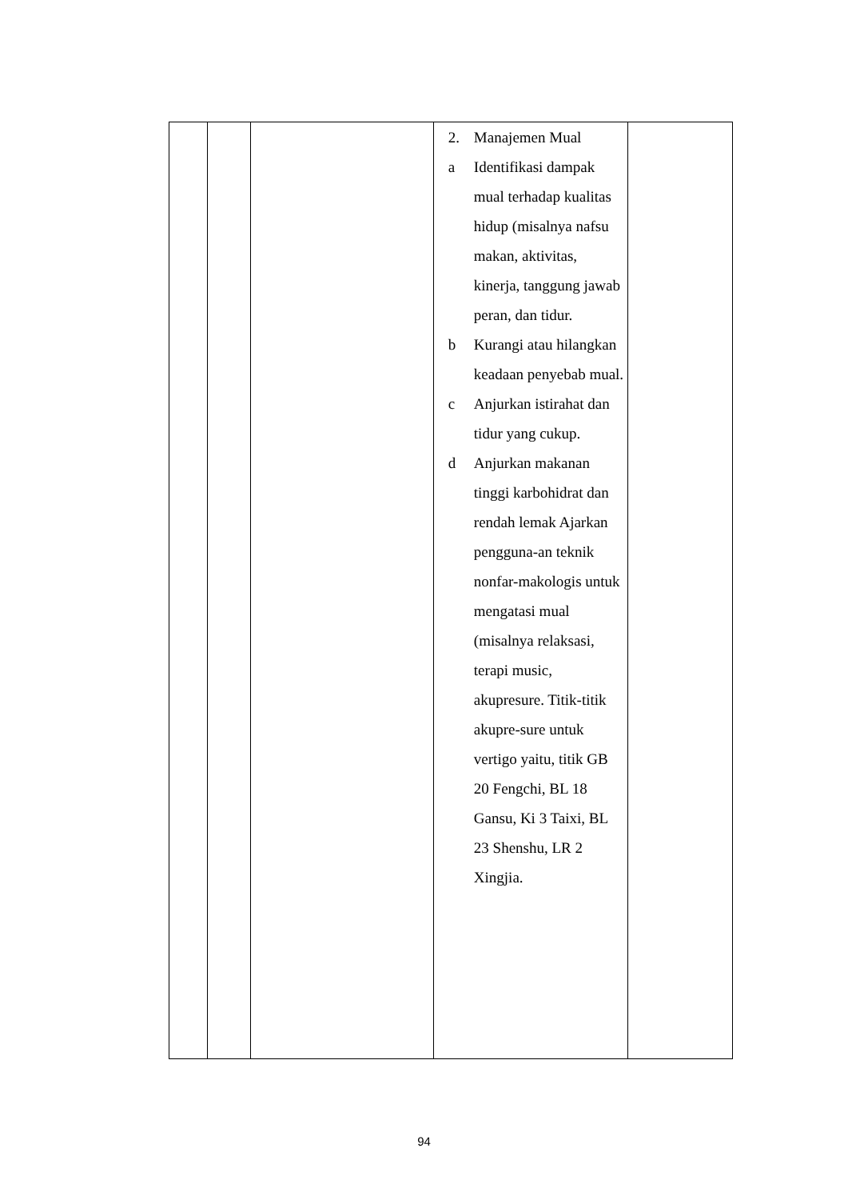| | | | 2. Manajemen Mual a Identifikasi dampak mual terhadap kualitas hidup (misalnya nafsu makan, aktivitas, kinerja, tanggung jawab peran, dan tidur. b Kurangi atau hilangkan keadaan penyebab mual. c Anjurkan istirahat dan tidur yang cukup. d Anjurkan makanan tinggi karbohidrat dan rendah lemak Ajarkan pengguna-an teknik nonfar-makologis untuk mengatasi mual (misalnya relaksasi, terapi music, akupresure. Titik-titik akupre-sure untuk vertigo yaitu, titik GB 20 Fengchi, BL 18 Gansu, Ki 3 Taixi, BL 23 Shenshu, LR 2 Xingjia. | |
94